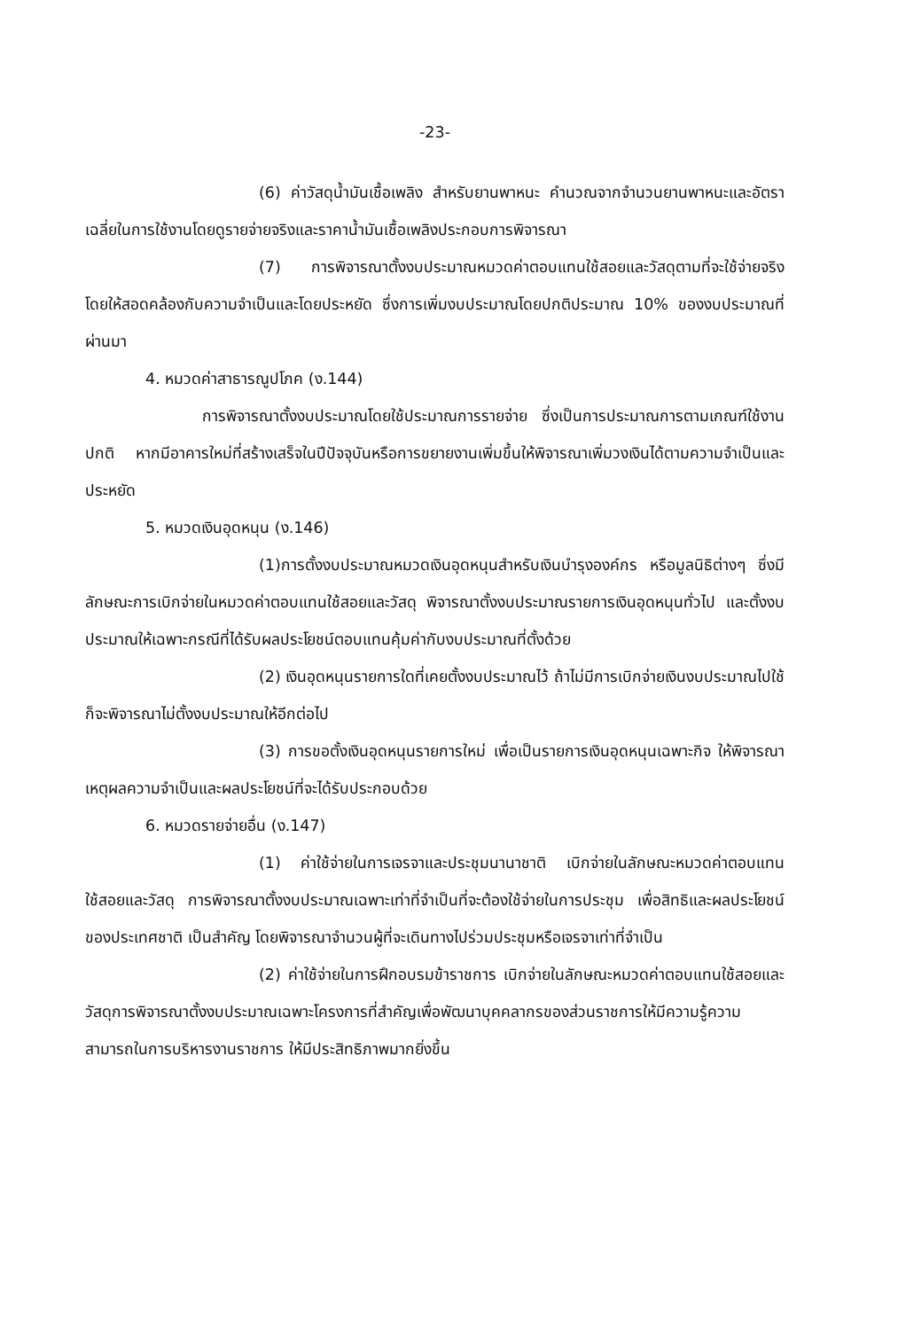-23-
(6) ค่าวัสดุน้ำมันเชื้อเพลิง สำหรับยานพาหนะ คำนวณจากจำนวนยานพาหนะและอัตราเฉลี่ยในการใช้งานโดยดูรายจ่ายจริงและราคาน้ำมันเชื้อเพลิงประกอบการพิจารณา
(7) การพิจารณาตั้งงบประมาณหมวดค่าตอบแทนใช้สอยและวัสดุตามที่จะใช้จ่ายจริง โดยให้สอดคล้องกับความจำเป็นและโดยประหยัด ซึ่งการเพิ่มงบประมาณโดยปกติประมาณ 10% ของงบประมาณที่ผ่านมา
4. หมวดค่าสาธารณูปโภค (ง.144)
การพิจารณาตั้งงบประมาณโดยใช้ประมาณการรายจ่าย ซึ่งเป็นการประมาณการตามเกณฑ์ใช้งานปกติ หากมีอาคารใหม่ที่สร้างเสร็จในปีปัจจุบันหรือการขยายงานเพิ่มขึ้นให้พิจารณาเพิ่มวงเงินได้ตามความจำเป็นและประหยัด
5. หมวดเงินอุดหนุน (ง.146)
(1)การตั้งงบประมาณหมวดเงินอุดหนุนสำหรับเงินบำรุงองค์กร หรือมูลนิธิต่างๆ ซึ่งมีลักษณะการเบิกจ่ายในหมวดค่าตอบแทนใช้สอยและวัสดุ พิจารณาตั้งงบประมาณรายการเงินอุดหนุนทั่วไป และตั้งงบประมาณให้เฉพาะกรณีที่ได้รับผลประโยชน์ตอบแทนคุ้มค่ากับงบประมาณที่ตั้งด้วย
(2) เงินอุดหนุนรายการใดที่เคยตั้งงบประมาณไว้ ถ้าไม่มีการเบิกจ่ายเงินงบประมาณไปใช้ก็จะพิจารณาไม่ตั้งงบประมาณให้อีกต่อไป
(3) การขอตั้งเงินอุดหนุนรายการใหม่ เพื่อเป็นรายการเงินอุดหนุนเฉพาะกิจ ให้พิจารณาเหตุผลความจำเป็นและผลประโยชน์ที่จะได้รับประกอบด้วย
6. หมวดรายจ่ายอื่น (ง.147)
(1) ค่าใช้จ่ายในการเจรจาและประชุมนานาชาติ เบิกจ่ายในลักษณะหมวดค่าตอบแทนใช้สอยและวัสดุ การพิจารณาตั้งงบประมาณเฉพาะเท่าที่จำเป็นที่จะต้องใช้จ่ายในการประชุม เพื่อสิทธิและผลประโยชน์ของประเทศชาติ เป็นสำคัญ โดยพิจารณาจำนวนผู้ที่จะเดินทางไปร่วมประชุมหรือเจรจาเท่าที่จำเป็น
(2) ค่าใช้จ่ายในการฝึกอบรมข้าราชการ เบิกจ่ายในลักษณะหมวดค่าตอบแทนใช้สอยและวัสดุการพิจารณาตั้งงบประมาณเฉพาะโครงการที่สำคัญเพื่อพัฒนาบุคคลากรของส่วนราชการให้มีความรู้ความสามารถในการบริหารงานราชการ ให้มีประสิทธิภาพมากยิ่งขึ้น